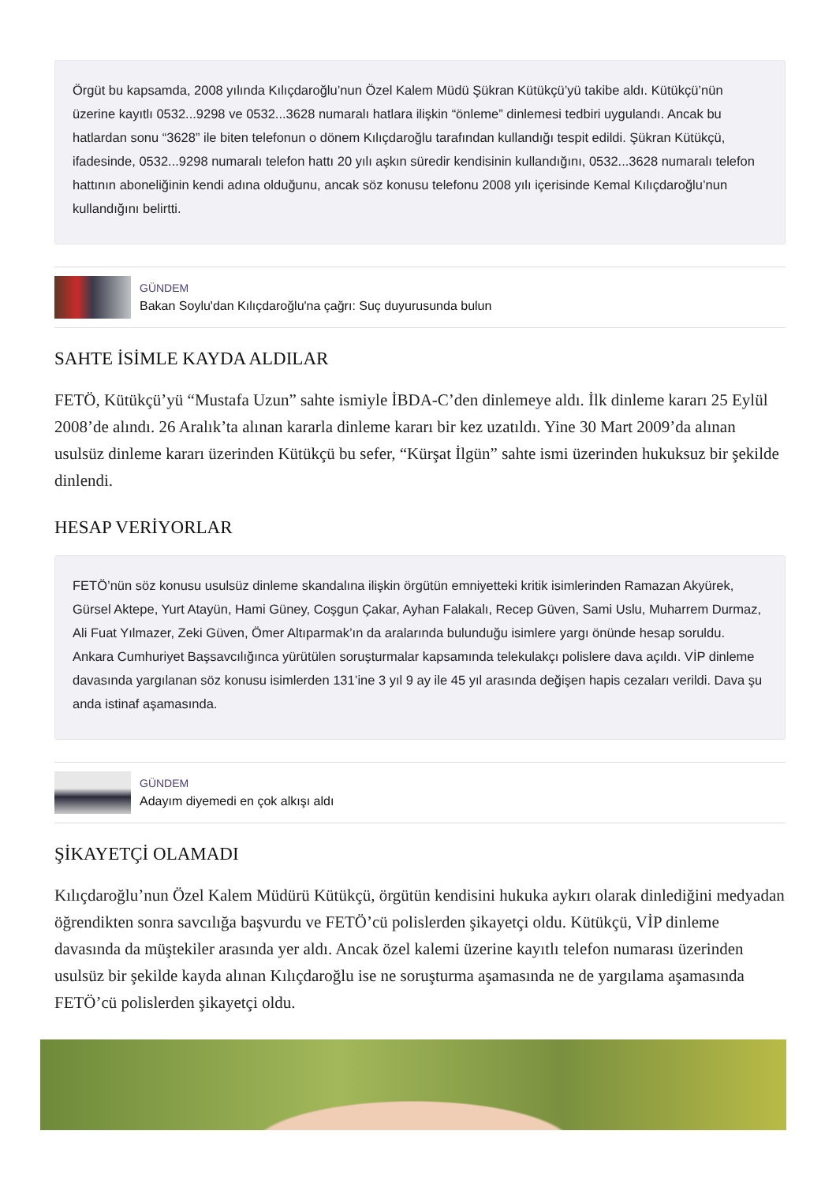Örgüt bu kapsamda, 2008 yılında Kılıçdaroğlu’nun Özel Kalem Müdü Şükran Kütükçü’yü takibe aldı. Kütükçü’nün üzerine kayıtlı 0532...9298 ve 0532...3628 numaralı hatlara ilişkin “önleme” dinlemesi tedbiri uygulandı. Ancak bu hatlardan sonu “3628” ile biten telefonun o dönem Kılıçdaroğlu tarafından kullandığı tespit edildi. Şükran Kütükçü, ifadesinde, 0532...9298 numaralı telefon hattı 20 yılı aşkın süredir kendisinin kullandığını, 0532...3628 numaralı telefon hattının aboneliğinin kendi adına olduğunu, ancak söz konusu telefonu 2008 yılı içerisinde Kemal Kılıçdaroğlu’nun kullandığını belirtti.
GÜNDEM
Bakan Soylu'dan Kılıçdaroğlu'na çağrı: Suç duyurusunda bulun
SAHTE İSİMLE KAYDA ALDILAR
FETÖ, Kütükçü’yü “Mustafa Uzun” sahte ismiyle İBDA-C’den dinlemeye aldı. İlk dinleme kararı 25 Eylül 2008’de alındı. 26 Aralık’ta alınan kararla dinleme kararı bir kez uzatıldı. Yine 30 Mart 2009’da alınan usulsüz dinleme kararı üzerinden Kütükçü bu sefer, “Kürşat İlgün” sahte ismi üzerinden hukuksuz bir şekilde dinlendi.
HESAP VERİYORLAR
FETÖ’nün söz konusu usulsüz dinleme skandalına ilişkin örgütün emniyetteki kritik isimlerinden Ramazan Akyürek, Gürsel Aktepe, Yurt Atayün, Hami Güney, Coşgun Çakar, Ayhan Falakalı, Recep Güven, Sami Uslu, Muharrem Durmaz, Ali Fuat Yılmazer, Zeki Güven, Ömer Altıparmak’ın da aralarında bulunduğu isimlere yargı önünde hesap soruldu. Ankara Cumhuriyet Başsavcılığınca yürütülen soruşturmalar kapsamında telekulakçı polislere dava açıldı. VİP dinleme davasında yargılanan söz konusu isimlerden 131’ine 3 yıl 9 ay ile 45 yıl arasında değişen hapis cezaları verildi. Dava şu anda istinaf aşamasında.
GÜNDEM
Adayım diyemedi en çok alkışı aldı
ŞİKAYETÇİ OLAMADI
Kılıçdaroğlu’nun Özel Kalem Müdürü Kütükçü, örgütün kendisini hukuka aykırı olarak dinlediğini medyadan öğrendikten sonra savcılığa başvurdu ve FETÖ’cü polislerden şikayetçi oldu. Kütükçü, VİP dinleme davasında da müştekiler arasında yer aldı. Ancak özel kalemi üzerine kayıtlı telefon numarası üzerinden usulsüz bir şekilde kayda alınan Kılıçdaroğlu ise ne soruşturma aşamasında ne de yargılama aşamasında FETÖ’cü polislerden şikayetçi oldu.